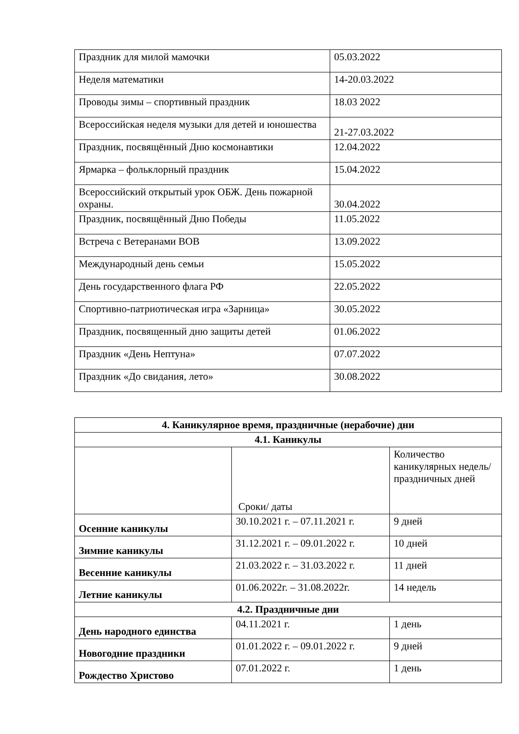| Праздник для милой мамочки | 05.03.2022 |
| Неделя математики | 14-20.03.2022 |
| Проводы зимы – спортивный праздник | 18.03 2022 |
| Всероссийская неделя музыки для детей и юношества | 21-27.03.2022 |
| Праздник, посвящённый Дню космонавтики | 12.04.2022 |
| Ярмарка – фольклорный праздник | 15.04.2022 |
| Всероссийский открытый урок ОБЖ. День пожарной охраны. | 30.04.2022 |
| Праздник, посвящённый Дню Победы | 11.05.2022 |
| Встреча с Ветеранами ВОВ | 13.09.2022 |
| Международный день семьи | 15.05.2022 |
| День государственного флага РФ | 22.05.2022 |
| Спортивно-патриотическая игра «Зарница» | 30.05.2022 |
| Праздник, посвященный дню защиты детей | 01.06.2022 |
| Праздник «День Нептуна» | 07.07.2022 |
| Праздник «До свидания, лето» | 30.08.2022 |
| 4. Каникулярное время, праздничные (нерабочие) дни | | |
| 4.1. Каникулы | | |
| | Сроки/ даты | Количество каникулярных недель/ праздничных дней |
| Осенние каникулы | 30.10.2021 г. – 07.11.2021 г. | 9 дней |
| Зимние каникулы | 31.12.2021 г. – 09.01.2022 г. | 10 дней |
| Весенние каникулы | 21.03.2022 г. – 31.03.2022 г. | 11 дней |
| Летние каникулы | 01.06.2022г. – 31.08.2022г. | 14 недель |
| 4.2. Праздничные дни | | |
| День народного единства | 04.11.2021 г. | 1 день |
| Новогодние праздники | 01.01.2022 г. – 09.01.2022 г. | 9 дней |
| Рождество Христово | 07.01.2022 г. | 1 день |